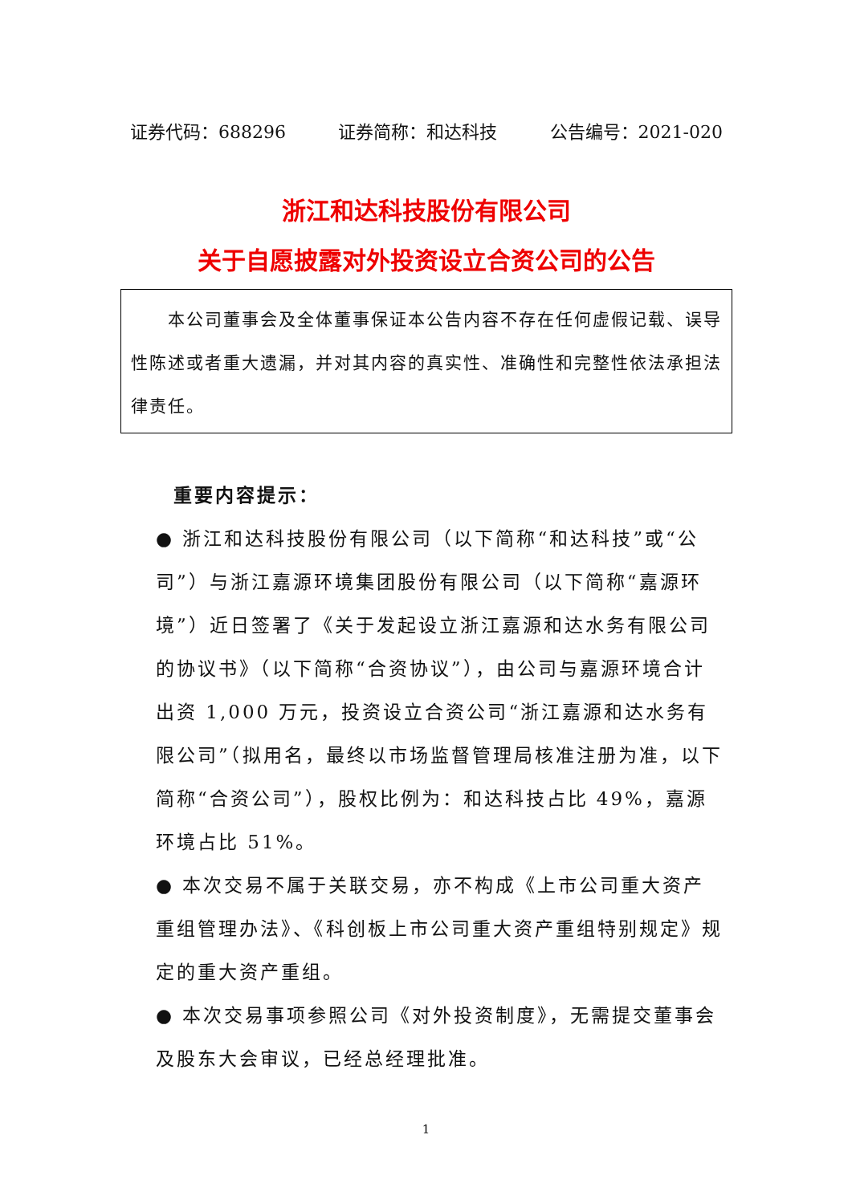证券代码：688296 证券简称：和达科技 公告编号：2021-020
浙江和达科技股份有限公司
关于自愿披露对外投资设立合资公司的公告
  本公司董事会及全体董事保证本公告内容不存在任何虚假记载、误导性陈述或者重大遗漏，并对其内容的真实性、准确性和完整性依法承担法律责任。
重要内容提示：
● 浙江和达科技股份有限公司（以下简称“和达科技”或“公司”）与浙江嘉源环境集团股份有限公司（以下简称“嘉源环境”）近日签署了《关于发起设立浙江嘉源和达水务有限公司的协议书》（以下简称“合资协议”），由公司与嘉源环境合计出资 1,000 万元，投资设立合资公司“浙江嘉源和达水务有限公司”（拟用名，最终以市场监督管理局核准注册为准，以下简称“合资公司”），股权比例为：和达科技占比 49%，嘉源环境占比 51%。
● 本次交易不属于关联交易，亦不构成《上市公司重大资产重组管理办法》、《科创板上市公司重大资产重组特别规定》规定的重大资产重组。
● 本次交易事项参照公司《对外投资制度》，无需提交董事会及股东大会审议，已经总经理批准。
1